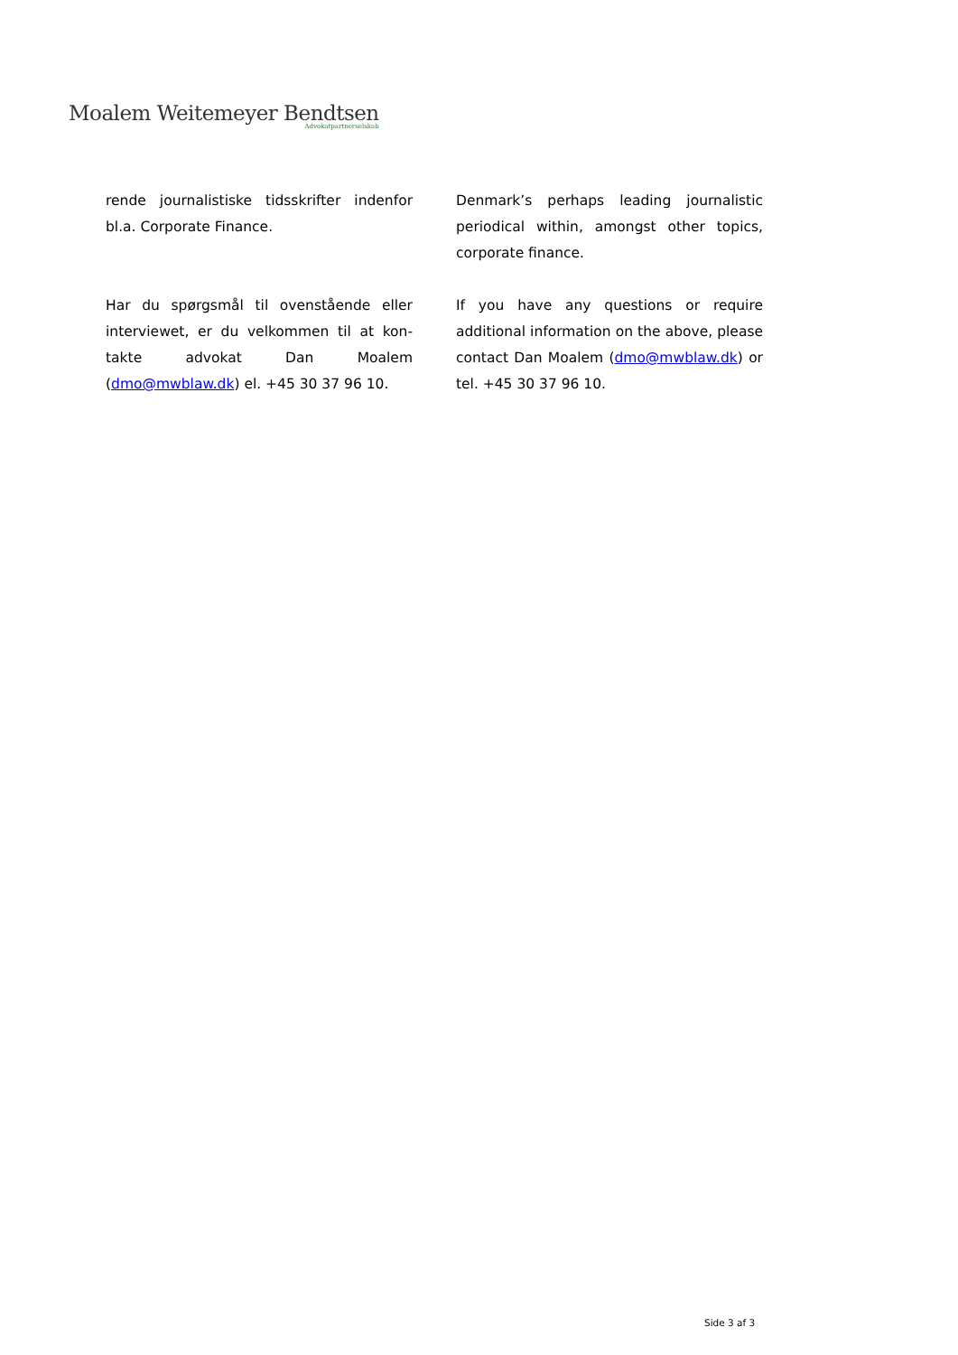Moalem Weitemeyer Bendtsen
Advokatpartnerselskab
rende journalistiske tidsskrifter indenfor bl.a. Corporate Finance.
Har du spørgsmål til ovenstående eller interviewet, er du velkommen til at kon-takte advokat Dan Moalem (dmo@mwblaw.dk) el. +45 30 37 96 10.
Denmark’s perhaps leading journalistic periodical within, amongst other topics, corporate finance.
If you have any questions or require additional information on the above, please contact Dan Moalem (dmo@mwblaw.dk) or tel. +45 30 37 96 10.
Side 3 af 3